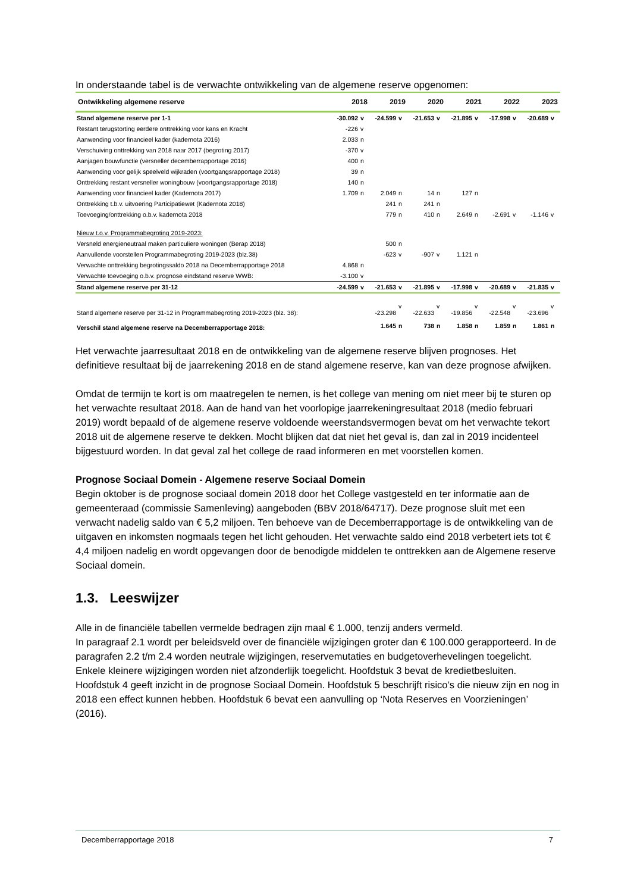In onderstaande tabel is de verwachte ontwikkeling van de algemene reserve opgenomen:
| Ontwikkeling algemene reserve | 2018 | | 2019 | | 2020 | | 2021 | | 2022 | | 2023 | |
| --- | --- | --- | --- | --- | --- | --- | --- | --- | --- | --- | --- | --- |
| Stand algemene reserve per 1-1 | -30.092 | v | -24.599 | v | -21.653 | v | -21.895 | v | -17.998 | v | -20.689 | v |
| Restant terugstorting eerdere onttrekking voor kans en Kracht | -226 | v | | | | | | | | | | |
| Aanwending voor financieel kader (kadernota 2016) | 2.033 | n | | | | | | | | | | |
| Verschuiving onttrekking van 2018 naar 2017 (begroting 2017) | -370 | v | | | | | | | | | | |
| Aanjagen bouwfunctie (versneller decemberrapportage 2016) | 400 | n | | | | | | | | | | |
| Aanwending voor gelijk speelveld wijkraden (voortgangsrapportage 2018) | 39 | n | | | | | | | | | | |
| Onttrekking restant versneller woningbouw (voortgangsrapportage 2018) | 140 | n | | | | | | | | | | |
| Aanwending voor financieel kader (Kadernota 2017) | 1.709 | n | 2.049 | n | 14 | n | 127 | n | | | | |
| Onttrekking t.b.v. uitvoering Participatiewet (Kadernota 2018) | | | 241 | n | 241 | n | | | | | | |
| Toevoeging/onttrekking o.b.v. kadernota 2018 | | | 779 | n | 410 | n | 2.649 | n | -2.691 | v | -1.146 | v |
| Nieuw t.o.v. Programmabegroting 2019-2023: | | | | | | | | | | | | |
| Versneld energieneutraal maken particuliere woningen (Berap 2018) | | | 500 | n | | | | | | | | |
| Aanvullende voorstellen Programmabegroting 2019-2023 (blz.38) | | | -623 | v | -907 | v | 1.121 | n | | | | |
| Verwachte onttrekking begrotingssaldo 2018 na Decemberrapportage 2018 | 4.868 | n | | | | | | | | | | |
| Verwachte toevoeging o.b.v. prognose eindstand reserve WWB: | -3.100 | v | | | | | | | | | | |
| Stand algemene reserve per 31-12 | -24.599 | v | -21.653 | v | -21.895 | v | -17.998 | v | -20.689 | v | -21.835 | v |
| Stand algemene reserve per 31-12 in Programmabegroting 2019-2023 (blz. 38): | | | -23.298 | v | -22.633 | v | -19.856 | v | -22.548 | v | -23.696 | v |
| Verschil stand algemene reserve na Decemberrapportage 2018: | | | 1.645 | n | 738 | n | 1.858 | n | 1.859 | n | 1.861 | n |
Het verwachte jaarresultaat 2018 en de ontwikkeling van de algemene reserve blijven prognoses. Het definitieve resultaat bij de jaarrekening 2018 en de stand algemene reserve, kan van deze prognose afwijken.
Omdat de termijn te kort is om maatregelen te nemen, is het college van mening om niet meer bij te sturen op het verwachte resultaat 2018. Aan de hand van het voorlopige jaarrekeningresultaat 2018 (medio februari 2019) wordt bepaald of de algemene reserve voldoende weerstandsvermogen bevat om het verwachte tekort 2018 uit de algemene reserve te dekken. Mocht blijken dat dat niet het geval is, dan zal in 2019 incidenteel bijgestuurd worden. In dat geval zal het college de raad informeren en met voorstellen komen.
Prognose Sociaal Domein - Algemene reserve Sociaal Domein
Begin oktober is de prognose sociaal domein 2018 door het College vastgesteld en ter informatie aan de gemeenteraad (commissie Samenleving) aangeboden (BBV 2018/64717). Deze prognose sluit met een verwacht nadelig saldo van € 5,2 miljoen. Ten behoeve van de Decemberrapportage is de ontwikkeling van de uitgaven en inkomsten nogmaals tegen het licht gehouden. Het verwachte saldo eind 2018 verbetert iets tot € 4,4 miljoen nadelig en wordt opgevangen door de benodigde middelen te onttrekken aan de Algemene reserve Sociaal domein.
1.3. Leeswijzer
Alle in de financiële tabellen vermelde bedragen zijn maal € 1.000, tenzij anders vermeld.
In paragraaf 2.1 wordt per beleidsveld over de financiële wijzigingen groter dan € 100.000 gerapporteerd. In de paragrafen 2.2 t/m 2.4 worden neutrale wijzigingen, reservemutaties en budgetoverhevelingen toegelicht. Enkele kleinere wijzigingen worden niet afzonderlijk toegelicht. Hoofdstuk 3 bevat de kredietbesluiten. Hoofdstuk 4 geeft inzicht in de prognose Sociaal Domein. Hoofdstuk 5 beschrijft risico’s die nieuw zijn en nog in 2018 een effect kunnen hebben. Hoofdstuk 6 bevat een aanvulling op ‘Nota Reserves en Voorzieningen’ (2016).
Decemberrapportage 2018 7